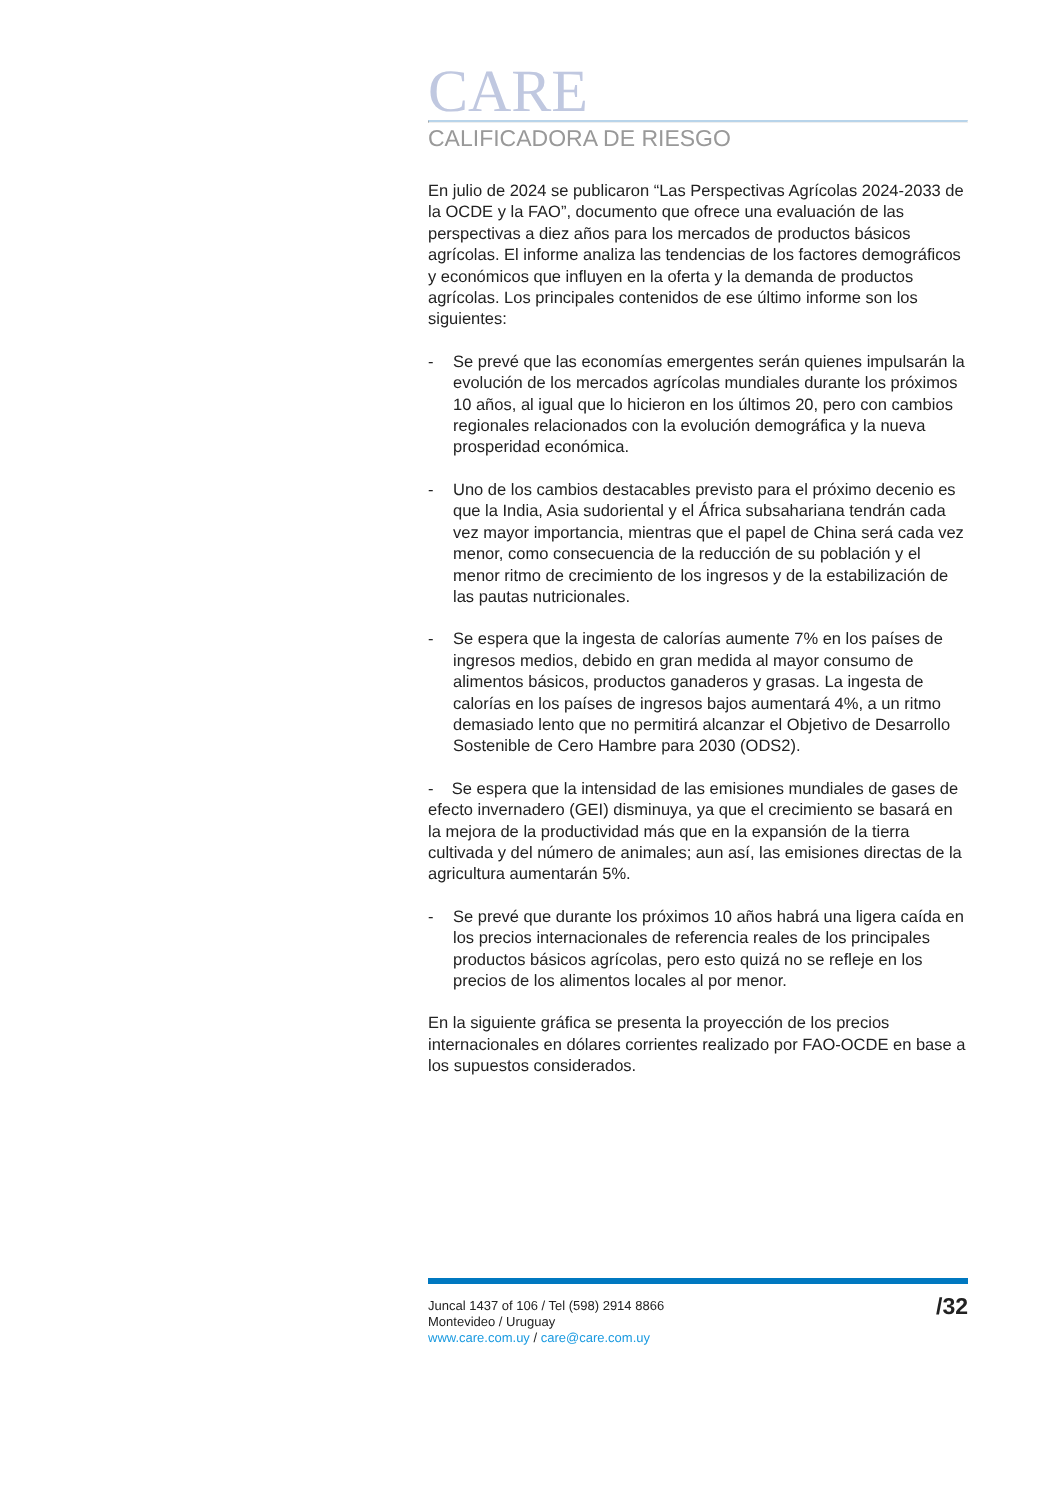CARE
CALIFICADORA DE RIESGO
En julio de 2024 se publicaron “Las Perspectivas Agrícolas 2024-2033 de la OCDE y la FAO”, documento que ofrece una evaluación de las perspectivas a diez años para los mercados de productos básicos agrícolas. El informe analiza las tendencias de los factores demográficos y económicos que influyen en la oferta y la demanda de productos agrícolas. Los principales contenidos de ese último informe son los siguientes:
- Se prevé que las economías emergentes serán quienes impulsarán la evolución de los mercados agrícolas mundiales durante los próximos 10 años, al igual que lo hicieron en los últimos 20, pero con cambios regionales relacionados con la evolución demográfica y la nueva prosperidad económica.
- Uno de los cambios destacables previsto para el próximo decenio es que la India, Asia sudoriental y el África subsahariana tendrán cada vez mayor importancia, mientras que el papel de China será cada vez menor, como consecuencia de la reducción de su población y el menor ritmo de crecimiento de los ingresos y de la estabilización de las pautas nutricionales.
- Se espera que la ingesta de calorías aumente 7% en los países de ingresos medios, debido en gran medida al mayor consumo de alimentos básicos, productos ganaderos y grasas. La ingesta de calorías en los países de ingresos bajos aumentará 4%, a un ritmo demasiado lento que no permitirá alcanzar el Objetivo de Desarrollo Sostenible de Cero Hambre para 2030 (ODS2).
- Se espera que la intensidad de las emisiones mundiales de gases de efecto invernadero (GEI) disminuya, ya que el crecimiento se basará en la mejora de la productividad más que en la expansión de la tierra cultivada y del número de animales; aun así, las emisiones directas de la agricultura aumentarán 5%.
- Se prevé que durante los próximos 10 años habrá una ligera caída en los precios internacionales de referencia reales de los principales productos básicos agrícolas, pero esto quizá no se refleje en los precios de los alimentos locales al por menor.
En la siguiente gráfica se presenta la proyección de los precios internacionales en dólares corrientes realizado por FAO-OCDE en base a los supuestos considerados.
Juncal 1437 of 106 / Tel (598) 2914 8866
Montevideo / Uruguay
www.care.com.uy / care@care.com.uy
/32